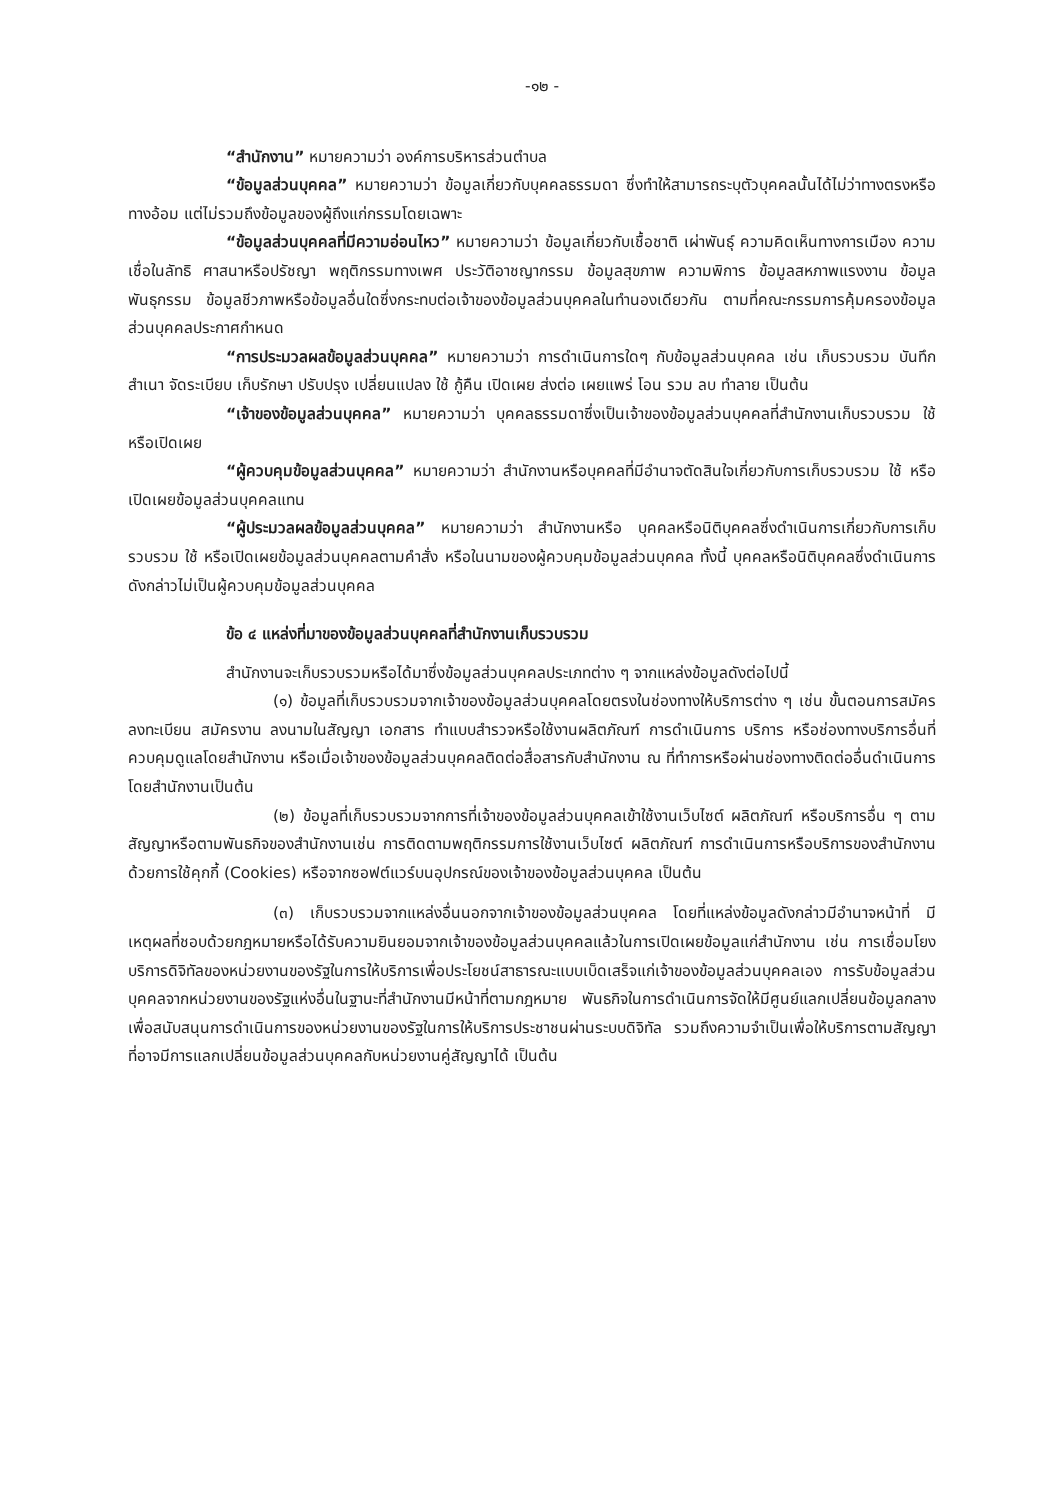-๑๒ -
“สำนักงาน” หมายความว่า องค์การบริหารส่วนตำบล
“ข้อมูลส่วนบุคคล” หมายความว่า ข้อมูลเกี่ยวกับบุคคลธรรมดา ซึ่งทำให้สามารถระบุตัวบุคคลนั้นได้ไม่ว่าทางตรงหรือทางอ้อม แต่ไม่รวมถึงข้อมูลของผู้ถึงแก่กรรมโดยเฉพาะ
“ข้อมูลส่วนบุคคลที่มีความอ่อนไหว” หมายความว่า ข้อมูลเกี่ยวกับเชื้อชาติ เผ่าพันธุ์ ความคิดเห็นทางการเมือง ความเชื่อในลัทธิ ศาสนาหรือปรัชญา พฤติกรรมทางเพศ ประวัติอาชญากรรม ข้อมูลสุขภาพ ความพิการ ข้อมูลสหภาพแรงงาน ข้อมูลพันธุกรรม ข้อมูลชีวภาพหรือข้อมูลอื่นใดซึ่งกระทบต่อเจ้าของข้อมูลส่วนบุคคลในทำนองเดียวกัน ตามที่คณะกรรมการคุ้มครองข้อมูลส่วนบุคคลประกาศกำหนด
“การประมวลผลข้อมูลส่วนบุคคล” หมายความว่า การดำเนินการใดๆ กับข้อมูลส่วนบุคคล เช่น เก็บรวบรวม บันทึก สำเนา จัดระเบียบ เก็บรักษา ปรับปรุง เปลี่ยนแปลง ใช้ กู้คืน เปิดเผย ส่งต่อ เผยแพร่ โอน รวม ลบ ทำลาย เป็นต้น
“เจ้าของข้อมูลส่วนบุคคล” หมายความว่า บุคคลธรรมดาซึ่งเป็นเจ้าของข้อมูลส่วนบุคคลที่สำนักงานเก็บรวบรวม ใช้ หรือเปิดเผย
“ผู้ควบคุมข้อมูลส่วนบุคคล” หมายความว่า สำนักงานหรือบุคคลที่มีอำนาจตัดสินใจเกี่ยวกับการเก็บรวบรวม ใช้ หรือเปิดเผยข้อมูลส่วนบุคคลแทน
“ผู้ประมวลผลข้อมูลส่วนบุคคล” หมายความว่า สำนักงานหรือ บุคคลหรือนิติบุคคลซึ่งดำเนินการเกี่ยวกับการเก็บรวบรวม ใช้ หรือเปิดเผยข้อมูลส่วนบุคคลตามคำสั่ง หรือในนามของผู้ควบคุมข้อมูลส่วนบุคคล ทั้งนี้ บุคคลหรือนิติบุคคลซึ่งดำเนินการดังกล่าวไม่เป็นผู้ควบคุมข้อมูลส่วนบุคคล
ข้อ ๔ แหล่งที่มาของข้อมูลส่วนบุคคลที่สำนักงานเก็บรวบรวม
สำนักงานจะเก็บรวบรวมหรือได้มาซึ่งข้อมูลส่วนบุคคลประเภทต่าง ๆ จากแหล่งข้อมูลดังต่อไปนี้
(๑) ข้อมูลที่เก็บรวบรวมจากเจ้าของข้อมูลส่วนบุคคลโดยตรงในช่องทางให้บริการต่าง ๆ เช่น ขั้นตอนการสมัคร ลงทะเบียน สมัครงาน ลงนามในสัญญา เอกสาร ทำแบบสำรวจหรือใช้งานผลิตภัณฑ์ การดำเนินการ บริการ หรือช่องทางบริการอื่นที่ควบคุมดูแลโดยสำนักงาน หรือเมื่อเจ้าของข้อมูลส่วนบุคคลติดต่อสื่อสารกับสำนักงาน ณ ที่ทำการหรือผ่านช่องทางติดต่ออื่นดำเนินการโดยสำนักงานเป็นต้น
(๒) ข้อมูลที่เก็บรวบรวมจากการที่เจ้าของข้อมูลส่วนบุคคลเข้าใช้งานเว็บไซต์ ผลิตภัณฑ์ หรือบริการอื่น ๆ ตามสัญญาหรือตามพันธกิจของสำนักงานเช่น การติดตามพฤติกรรมการใช้งานเว็บไซต์ ผลิตภัณฑ์ การดำเนินการหรือบริการของสำนักงานด้วยการใช้คุกกี้ (Cookies) หรือจากซอฟต์แวร์บนอุปกรณ์ของเจ้าของข้อมูลส่วนบุคคล เป็นต้น
(๓) เก็บรวบรวมจากแหล่งอื่นนอกจากเจ้าของข้อมูลส่วนบุคคล โดยที่แหล่งข้อมูลดังกล่าวมีอำนาจหน้าที่ มีเหตุผลที่ชอบด้วยกฎหมายหรือได้รับความยินยอมจากเจ้าของข้อมูลส่วนบุคคลแล้วในการเปิดเผยข้อมูลแก่สำนักงาน เช่น การเชื่อมโยงบริการดิจิทัลของหน่วยงานของรัฐในการให้บริการเพื่อประโยชน์สาธารณะแบบเบ็ดเสร็จแก่เจ้าของข้อมูลส่วนบุคคลเอง การรับข้อมูลส่วนบุคคลจากหน่วยงานของรัฐแห่งอื่นในฐานะที่สำนักงานมีหน้าที่ตามกฎหมาย พันธกิจในการดำเนินการจัดให้มีศูนย์แลกเปลี่ยนข้อมูลกลางเพื่อสนับสนุนการดำเนินการของหน่วยงานของรัฐในการให้บริการประชาชนผ่านระบบดิจิทัล รวมถึงความจำเป็นเพื่อให้บริการตามสัญญาที่อาจมีการแลกเปลี่ยนข้อมูลส่วนบุคคลกับหน่วยงานคู่สัญญาได้ เป็นต้น